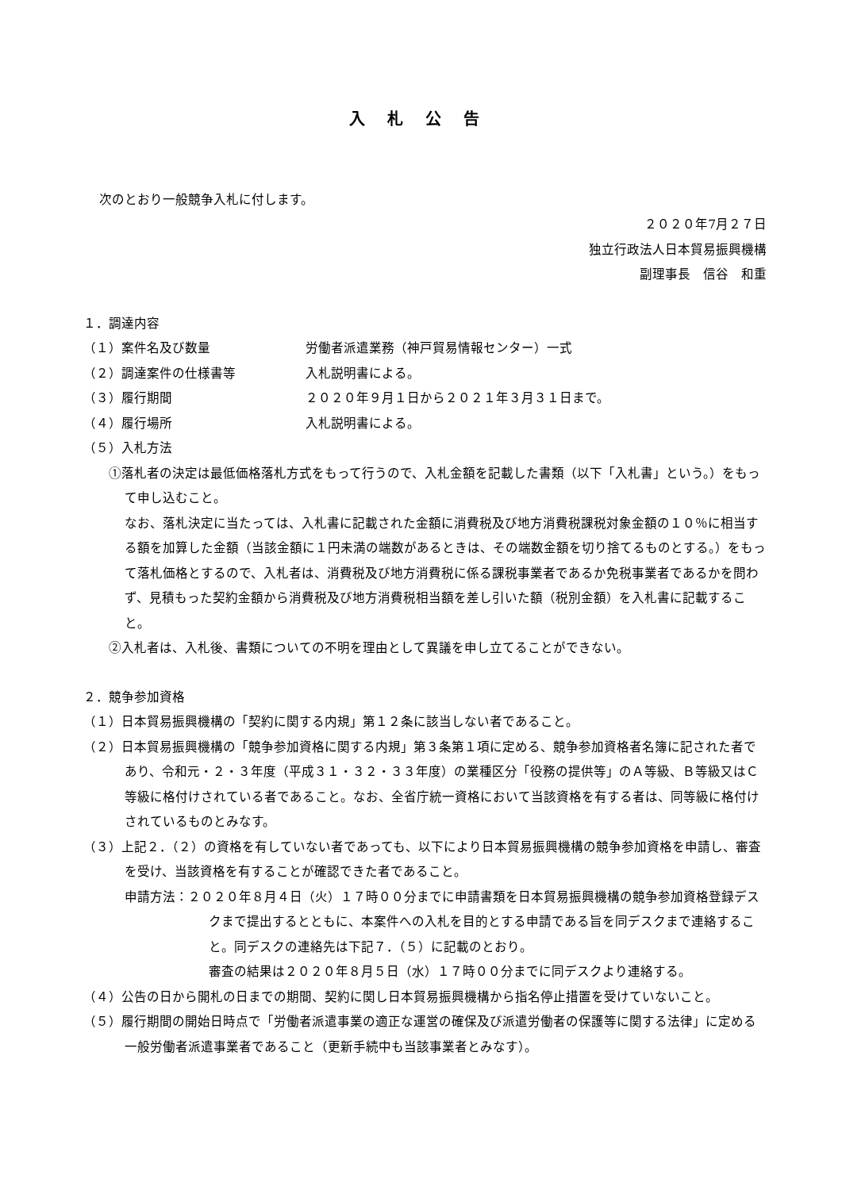入札公告
次のとおり一般競争入札に付します。
２０２０年7月２７日
独立行政法人日本貿易振興機構
副理事長　信谷　和重
１．調達内容
（１）案件名及び数量 労働者派遣業務（神戸貿易情報センター）一式
（２）調達案件の仕様書等 入札説明書による。
（３）履行期間 ２０２０年９月１日から２０２１年３月３１日まで。
（４）履行場所 入札説明書による。
（５）入札方法
①落札者の決定は最低価格落札方式をもって行うので、入札金額を記載した書類（以下「入札書」という。）をもって申し込むこと。
なお、落札決定に当たっては、入札書に記載された金額に消費税及び地方消費税課税対象金額の１０％に相当する額を加算した金額（当該金額に１円未満の端数があるときは、その端数金額を切り捨てるものとする。）をもって落札価格とするので、入札者は、消費税及び地方消費税に係る課税事業者であるか免税事業者であるかを問わず、見積もった契約金額から消費税及び地方消費税相当額を差し引いた額（税別金額）を入札書に記載すること。
②入札者は、入札後、書類についての不明を理由として異議を申し立てることができない。
２．競争参加資格
（１）日本貿易振興機構の「契約に関する内規」第１２条に該当しない者であること。
（２）日本貿易振興機構の「競争参加資格に関する内規」第３条第１項に定める、競争参加資格者名簿に記された者であり、令和元・２・３年度（平成３１・３２・３３年度）の業種区分「役務の提供等」のＡ等級、Ｂ等級又はＣ等級に格付けされている者であること。なお、全省庁統一資格において当該資格を有する者は、同等級に格付けされているものとみなす。
（３）上記２．（２）の資格を有していない者であっても、以下により日本貿易振興機構の競争参加資格を申請し、審査を受け、当該資格を有することが確認できた者であること。
申請方法：２０２０年８月４日（火）１７時００分までに申請書類を日本貿易振興機構の競争参加資格登録デスクまで提出するとともに、本案件への入札を目的とする申請である旨を同デスクまで連絡すること。同デスクの連絡先は下記７．（５）に記載のとおり。
審査の結果は２０２０年８月５日（水）１７時００分までに同デスクより連絡する。
（４）公告の日から開札の日までの期間、契約に関し日本貿易振興機構から指名停止措置を受けていないこと。
（５）履行期間の開始日時点で「労働者派遣事業の適正な運営の確保及び派遣労働者の保護等に関する法律」に定める一般労働者派遣事業者であること（更新手続中も当該事業者とみなす）。